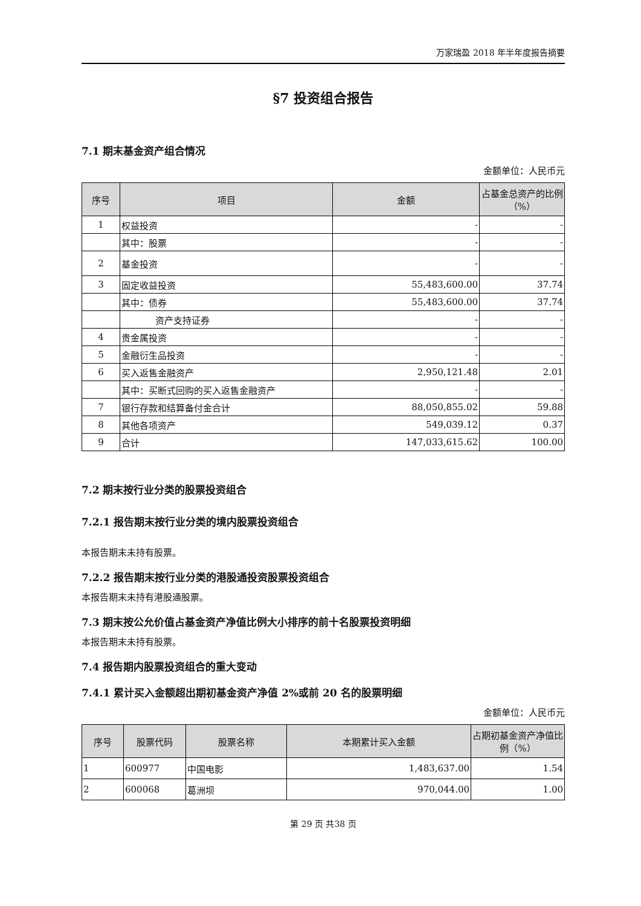万家瑞盈 2018 年半年度报告摘要
§7 投资组合报告
7.1 期末基金资产组合情况
金额单位：人民币元
| 序号 | 项目 | 金额 | 占基金总资产的比例（%） |
| --- | --- | --- | --- |
| 1 | 权益投资 | - | - |
| | 其中：股票 | - | - |
| 2 | 基金投资 | - | - |
| 3 | 固定收益投资 | 55,483,600.00 | 37.74 |
| | 其中：债券 | 55,483,600.00 | 37.74 |
| | 资产支持证券 | - | - |
| 4 | 贵金属投资 | - | - |
| 5 | 金融衍生品投资 | - | - |
| 6 | 买入返售金融资产 | 2,950,121.48 | 2.01 |
| | 其中：买断式回购的买入返售金融资产 | - | - |
| 7 | 银行存款和结算备付金合计 | 88,050,855.02 | 59.88 |
| 8 | 其他各项资产 | 549,039.12 | 0.37 |
| 9 | 合计 | 147,033,615.62 | 100.00 |
7.2 期末按行业分类的股票投资组合
7.2.1 报告期末按行业分类的境内股票投资组合
本报告期末未持有股票。
7.2.2 报告期末按行业分类的港股通投资股票投资组合
本报告期末未持有港股通股票。
7.3 期末按公允价值占基金资产净值比例大小排序的前十名股票投资明细
本报告期末未持有股票。
7.4 报告期内股票投资组合的重大变动
7.4.1 累计买入金额超出期初基金资产净值 2%或前 20 名的股票明细
金额单位：人民币元
| 序号 | 股票代码 | 股票名称 | 本期累计买入金额 | 占期初基金资产净值比例（%） |
| --- | --- | --- | --- | --- |
| 1 | 600977 | 中国电影 | 1,483,637.00 | 1.54 |
| 2 | 600068 | 葛洲坝 | 970,044.00 | 1.00 |
第 29 页 共38 页